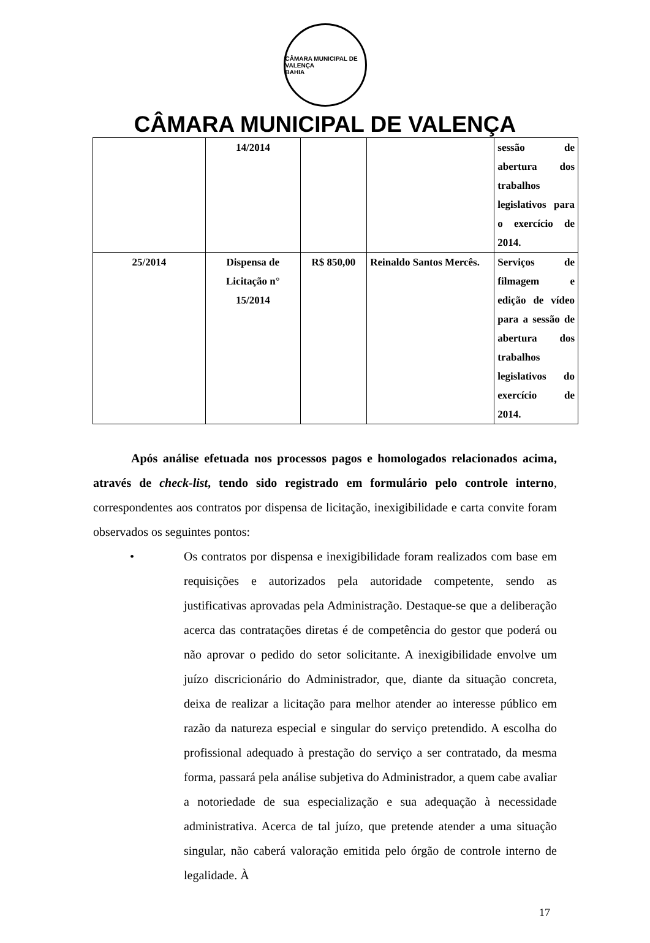CÂMARA MUNICIPAL DE VALENÇA
BAHIA
CÂMARA MUNICIPAL DE VALENÇA
| | 14/2014 | | | sessão de abertura dos trabalhos legislativos para o exercício de 2014. |
| 25/2014 | Dispensa de Licitação n° 15/2014 | R$ 850,00 | Reinaldo Santos Mercês. | Serviços de filmagem e edição de vídeo para a sessão de abertura dos trabalhos legislativos do exercício de 2014. |
Após análise efetuada nos processos pagos e homologados relacionados acima, através de check-list, tendo sido registrado em formulário pelo controle interno, correspondentes aos contratos por dispensa de licitação, inexigibilidade e carta convite foram observados os seguintes pontos:
• Os contratos por dispensa e inexigibilidade foram realizados com base em requisições e autorizados pela autoridade competente, sendo as justificativas aprovadas pela Administração. Destaque-se que a deliberação acerca das contratações diretas é de competência do gestor que poderá ou não aprovar o pedido do setor solicitante. A inexigibilidade envolve um juízo discricionário do Administrador, que, diante da situação concreta, deixa de realizar a licitação para melhor atender ao interesse público em razão da natureza especial e singular do serviço pretendido. A escolha do profissional adequado à prestação do serviço a ser contratado, da mesma forma, passará pela análise subjetiva do Administrador, a quem cabe avaliar a notoriedade de sua especialização e sua adequação à necessidade administrativa. Acerca de tal juízo, que pretende atender a uma situação singular, não caberá valoração emitida pelo órgão de controle interno de legalidade. À
17